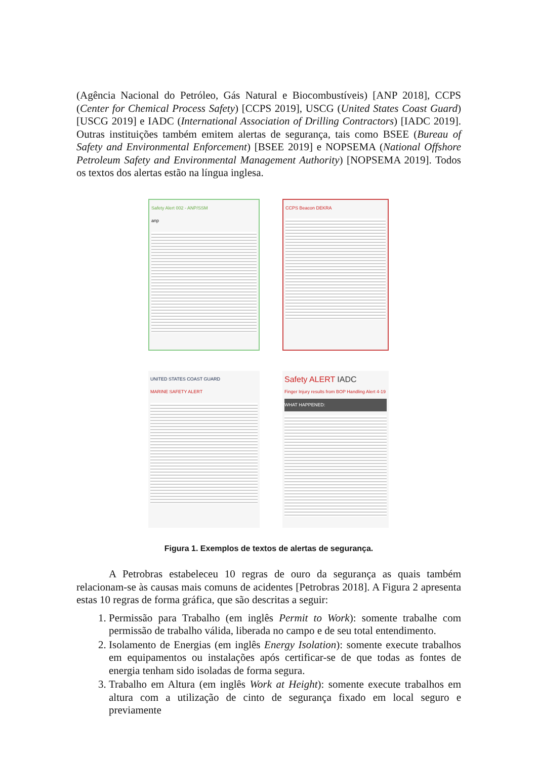(Agência Nacional do Petróleo, Gás Natural e Biocombustíveis) [ANP 2018], CCPS (Center for Chemical Process Safety) [CCPS 2019], USCG (United States Coast Guard) [USCG 2019] e IADC (International Association of Drilling Contractors) [IADC 2019]. Outras instituições também emitem alertas de segurança, tais como BSEE (Bureau of Safety and Environmental Enforcement) [BSEE 2019] e NOPSEMA (National Offshore Petroleum Safety and Environmental Management Authority) [NOPSEMA 2019]. Todos os textos dos alertas estão na língua inglesa.
Safety Alert 002 - ANP/SSM
anp
CCPS Beacon DEKRA
UNITED STATES COAST GUARD
MARINE SAFETY ALERT
Safety ALERT IADC
Finger Injury results from BOP Handling Alert 4-19
WHAT HAPPENED:
Figura 1. Exemplos de textos de alertas de segurança.
A Petrobras estabeleceu 10 regras de ouro da segurança as quais também relacionam-se às causas mais comuns de acidentes [Petrobras 2018]. A Figura 2 apresenta estas 10 regras de forma gráfica, que são descritas a seguir:
1. Permissão para Trabalho (em inglês Permit to Work): somente trabalhe com permissão de trabalho válida, liberada no campo e de seu total entendimento.
2. Isolamento de Energias (em inglês Energy Isolation): somente execute trabalhos em equipamentos ou instalações após certificar-se de que todas as fontes de energia tenham sido isoladas de forma segura.
3. Trabalho em Altura (em inglês Work at Height): somente execute trabalhos em altura com a utilização de cinto de segurança fixado em local seguro e previamente